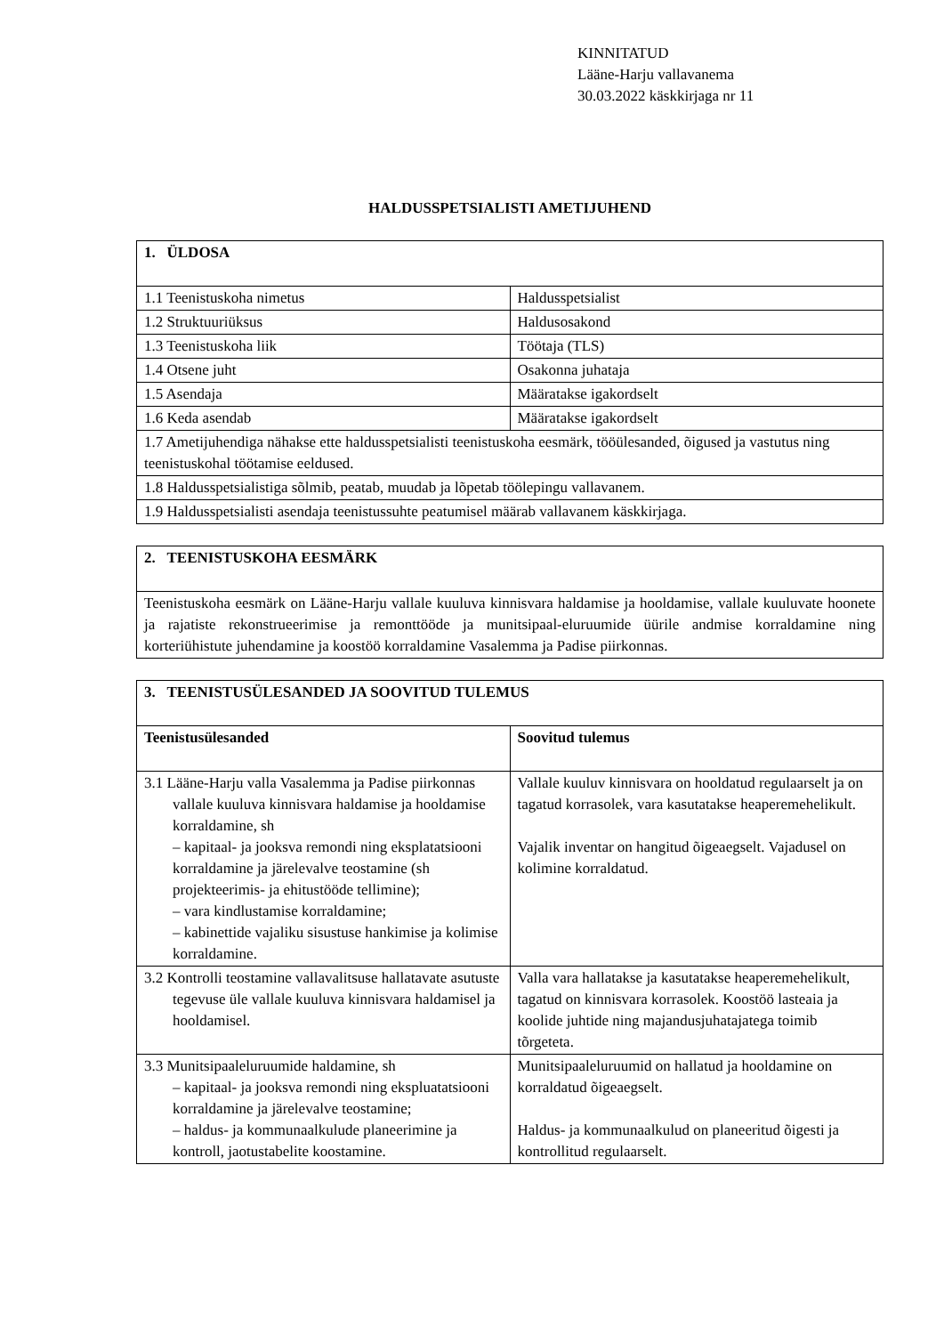KINNITATUD
Lääne-Harju vallavanema
30.03.2022 käskkirjaga nr 11
HALDUSSPETSIALISTI AMETIJUHEND
| 1. ÜLDOSA | |
| --- | --- |
| 1.1 Teenistuskoha nimetus | Haldusspetsialist |
| 1.2 Struktuuriüksus | Haldusosakond |
| 1.3 Teenistuskoha liik | Töötaja (TLS) |
| 1.4 Otsene juht | Osakonna juhataja |
| 1.5 Asendaja | Määratakse igakordselt |
| 1.6 Keda asendab | Määratakse igakordselt |
| 1.7 Ametijuhendiga nähakse ette haldusspetsialisti teenistuskoha eesmärk, tööülesanded, õigused ja vastutus ning teenistuskohal töötamise eeldused. | |
| 1.8 Haldusspetsialistiga sõlmib, peatab, muudab ja lõpetab töölepingu vallavanem. | |
| 1.9 Haldusspetsialisti asendaja teenistussuhte peatumisel määrab vallavanem käskkirjaga. | |
| 2. TEENISTUSKOHA EESMÄRK |
| --- |
| Teenistuskoha eesmärk on Lääne-Harju vallale kuuluva kinnisvara haldamise ja hooldamise, vallale kuuluvate hoonete ja rajatiste rekonstrueerimise ja remonttööde ja munitsipaal-eluruumide üürile andmise korraldamine ning korteriühistute juhendamine ja koostöö korraldamine Vasalemma ja Padise piirkonnas. |
| 3. TEENISTUSÜLESANDED JA SOOVITUD TULEMUS | |
| --- | --- |
| Teenistusülesanded | Soovitud tulemus |
| 3.1 Lääne-Harju valla Vasalemma ja Padise piirkonnas vallale kuuluva kinnisvara haldamise ja hooldamise korraldamine, sh – kapitaal- ja jooksva remondi ning eksplatatsiooni korraldamine ja järelevalve teostamine (sh projekteerimis- ja ehitustööde tellimine); – vara kindlustamise korraldamine; – kabinettide vajaliku sisustuse hankimise ja kolimise korraldamine. | Vallale kuuluv kinnisvara on hooldatud regulaarselt ja on tagatud korrasolek, vara kasutatakse heaperemehelikult. Vajalik inventar on hangitud õigeaegselt. Vajadusel on kolimine korraldatud. |
| 3.2 Kontrolli teostamine vallavalitsuse hallatavate asutuste tegevuse üle vallale kuuluva kinnisvara haldamisel ja hooldamisel. | Valla vara hallatakse ja kasutatakse heaperemehelikult, tagatud on kinnisvara korrasolek. Koostöö lasteaia ja koolide juhtide ning majandusjuhatajatega toimib tõrgeteta. |
| 3.3 Munitsipaaleluruumide haldamine, sh – kapitaal- ja jooksva remondi ning ekspluatatsiooni korraldamine ja järelevalve teostamine; – haldus- ja kommunaalkulude planeerimine ja kontroll, jaotustabelite koostamine. | Munitsipaaleluruumid on hallatud ja hooldamine on korraldatud õigeaegselt. Haldus- ja kommunaalkulud on planeeritud õigesti ja kontrollitud regulaarselt. |